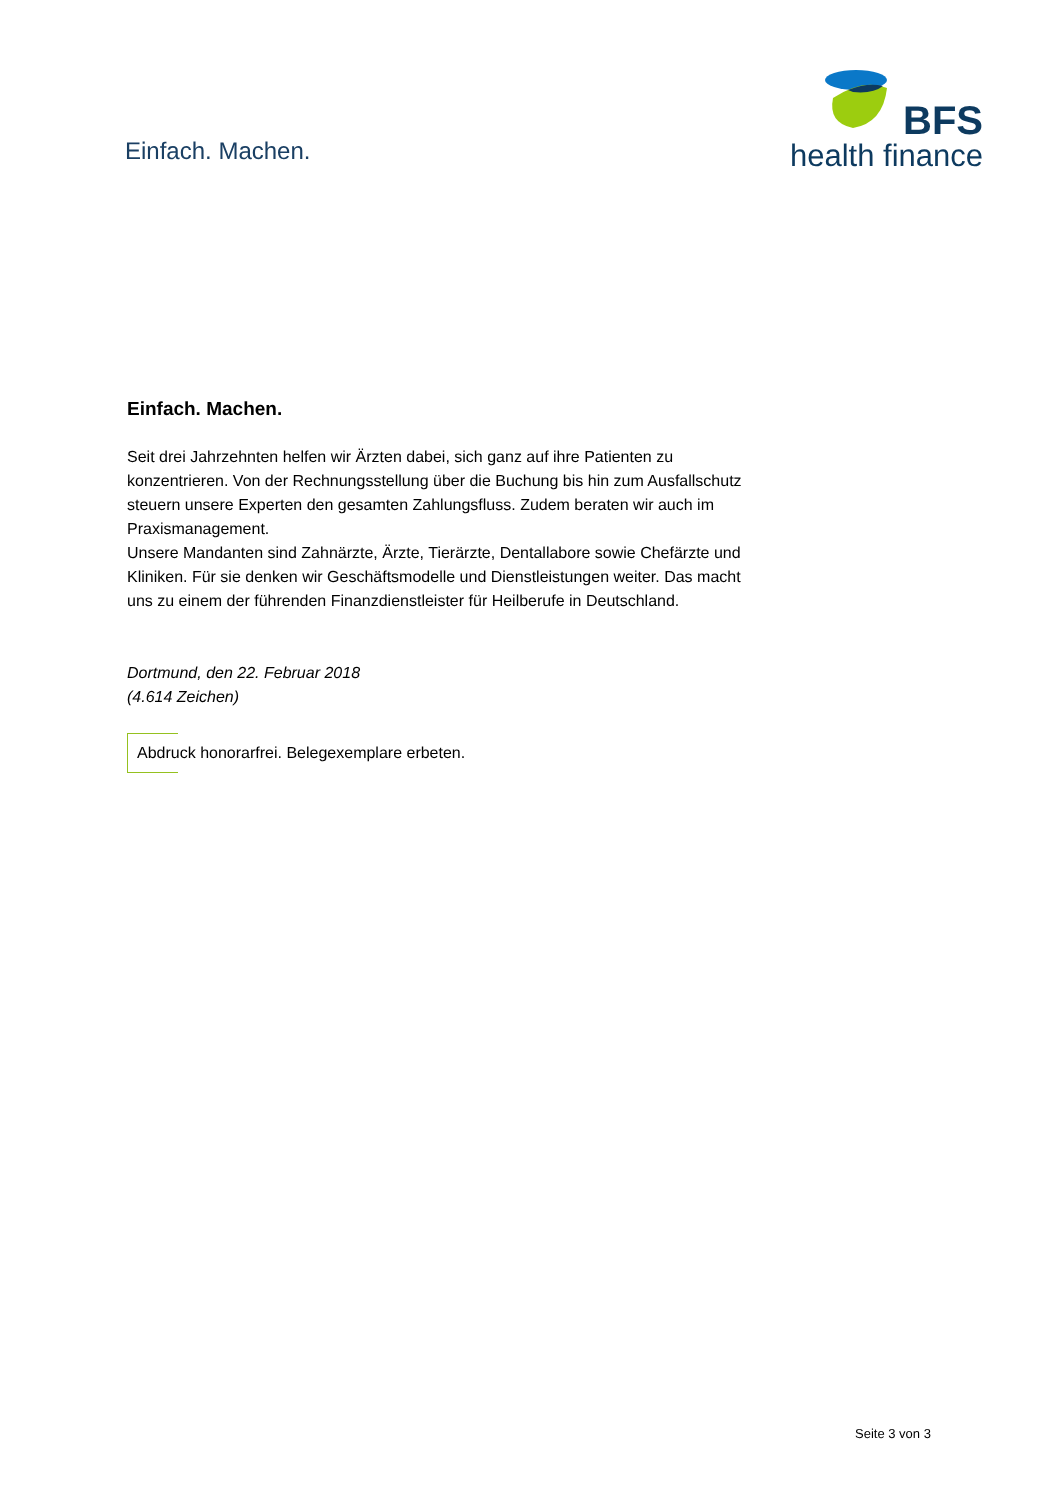Einfach. Machen.
BFS
health finance
Einfach. Machen.
Seit drei Jahrzehnten helfen wir Ärzten dabei, sich ganz auf ihre Patienten zu konzentrieren. Von der Rechnungsstellung über die Buchung bis hin zum Ausfallschutz steuern unsere Experten den gesamten Zahlungsfluss. Zudem beraten wir auch im Praxismanagement.
Unsere Mandanten sind Zahnärzte, Ärzte, Tierärzte, Dentallabore sowie Chefärzte und Kliniken. Für sie denken wir Geschäftsmodelle und Dienstleistungen weiter. Das macht uns zu einem der führenden Finanzdienstleister für Heilberufe in Deutschland.
Dortmund, den 22. Februar 2018
(4.614 Zeichen)
Abdruck honorarfrei. Belegexemplare erbeten.
Seite 3 von 3